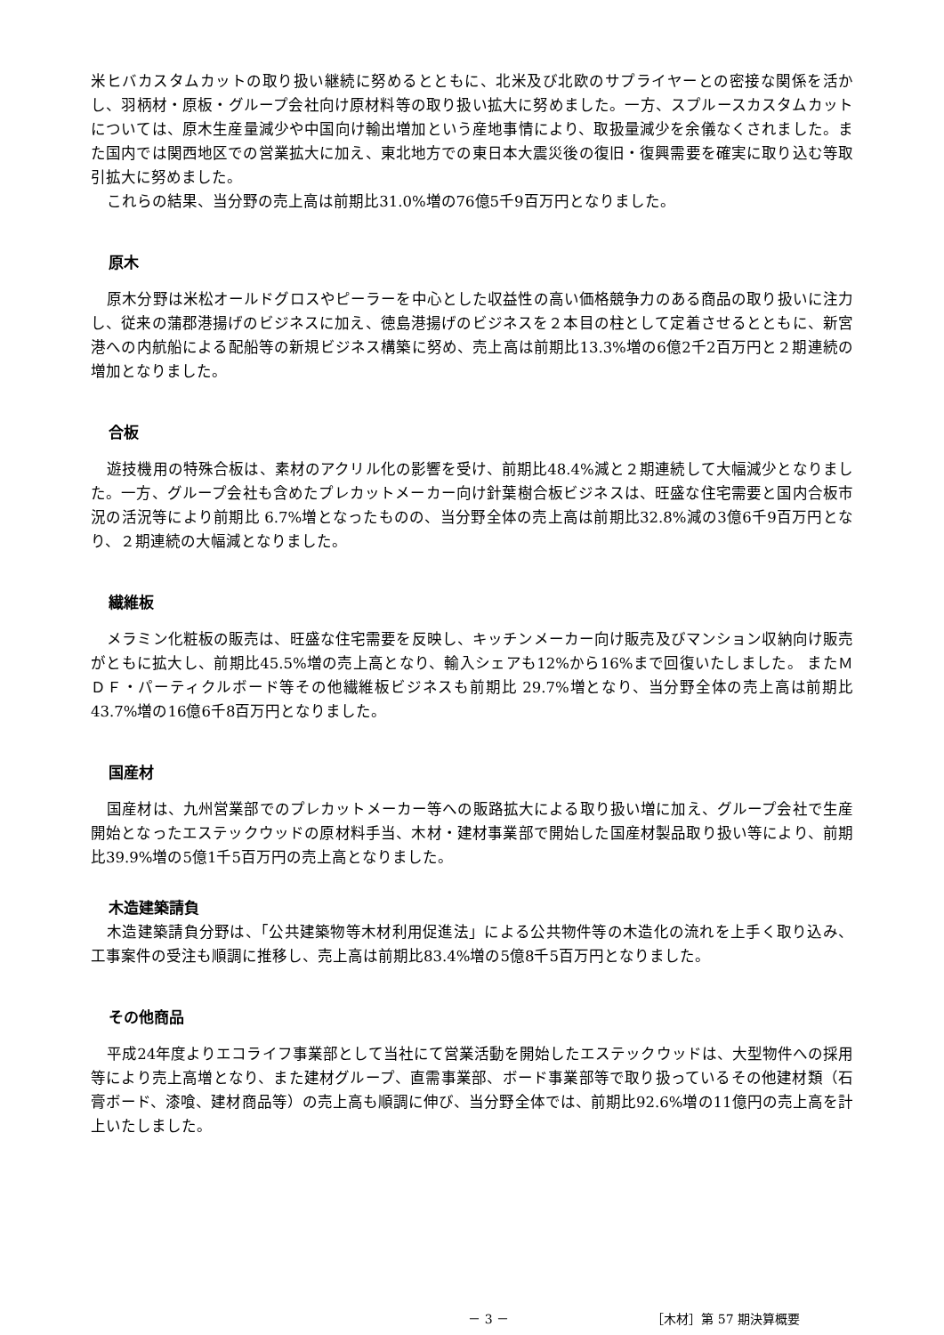米ヒバカスタムカットの取り扱い継続に努めるとともに、北米及び北欧のサプライヤーとの密接な関係を活かし、羽柄材・原板・グループ会社向け原材料等の取り扱い拡大に努めました。一方、スプルースカスタムカットについては、原木生産量減少や中国向け輸出増加という産地事情により、取扱量減少を余儀なくされました。また国内では関西地区での営業拡大に加え、東北地方での東日本大震災後の復旧・復興需要を確実に取り込む等取引拡大に努めました。
これらの結果、当分野の売上高は前期比31.0%増の76億5千9百万円となりました。
原木
原木分野は米松オールドグロスやピーラーを中心とした収益性の高い価格競争力のある商品の取り扱いに注力し、従来の蒲郡港揚げのビジネスに加え、徳島港揚げのビジネスを２本目の柱として定着させるとともに、新宮港への内航船による配船等の新規ビジネス構築に努め、売上高は前期比13.3%増の6億2千2百万円と２期連続の増加となりました。
合板
遊技機用の特殊合板は、素材のアクリル化の影響を受け、前期比48.4%減と２期連続して大幅減少となりました。一方、グループ会社も含めたプレカットメーカー向け針葉樹合板ビジネスは、旺盛な住宅需要と国内合板市況の活況等により前期比 6.7%増となったものの、当分野全体の売上高は前期比32.8%減の3億6千9百万円となり、２期連続の大幅減となりました。
繊維板
メラミン化粧板の販売は、旺盛な住宅需要を反映し、キッチンメーカー向け販売及びマンション収納向け販売がともに拡大し、前期比45.5%増の売上高となり、輸入シェアも12%から16%まで回復いたしました。 またＭＤＦ・パーティクルボード等その他繊維板ビジネスも前期比 29.7%増となり、当分野全体の売上高は前期比43.7%増の16億6千8百万円となりました。
国産材
国産材は、九州営業部でのプレカットメーカー等への販路拡大による取り扱い増に加え、グループ会社で生産開始となったエステックウッドの原材料手当、木材・建材事業部で開始した国産材製品取り扱い等により、前期比39.9%増の5億1千5百万円の売上高となりました。
木造建築請負
木造建築請負分野は、「公共建築物等木材利用促進法」による公共物件等の木造化の流れを上手く取り込み、工事案件の受注も順調に推移し、売上高は前期比83.4%増の5億8千5百万円となりました。
その他商品
平成24年度よりエコライフ事業部として当社にて営業活動を開始したエステックウッドは、大型物件への採用等により売上高増となり、また建材グループ、直需事業部、ボード事業部等で取り扱っているその他建材類（石膏ボード、漆喰、建材商品等）の売上高も順調に伸び、当分野全体では、前期比92.6%増の11億円の売上高を計上いたしました。
－ 3 － ［木材］第 57 期決算概要